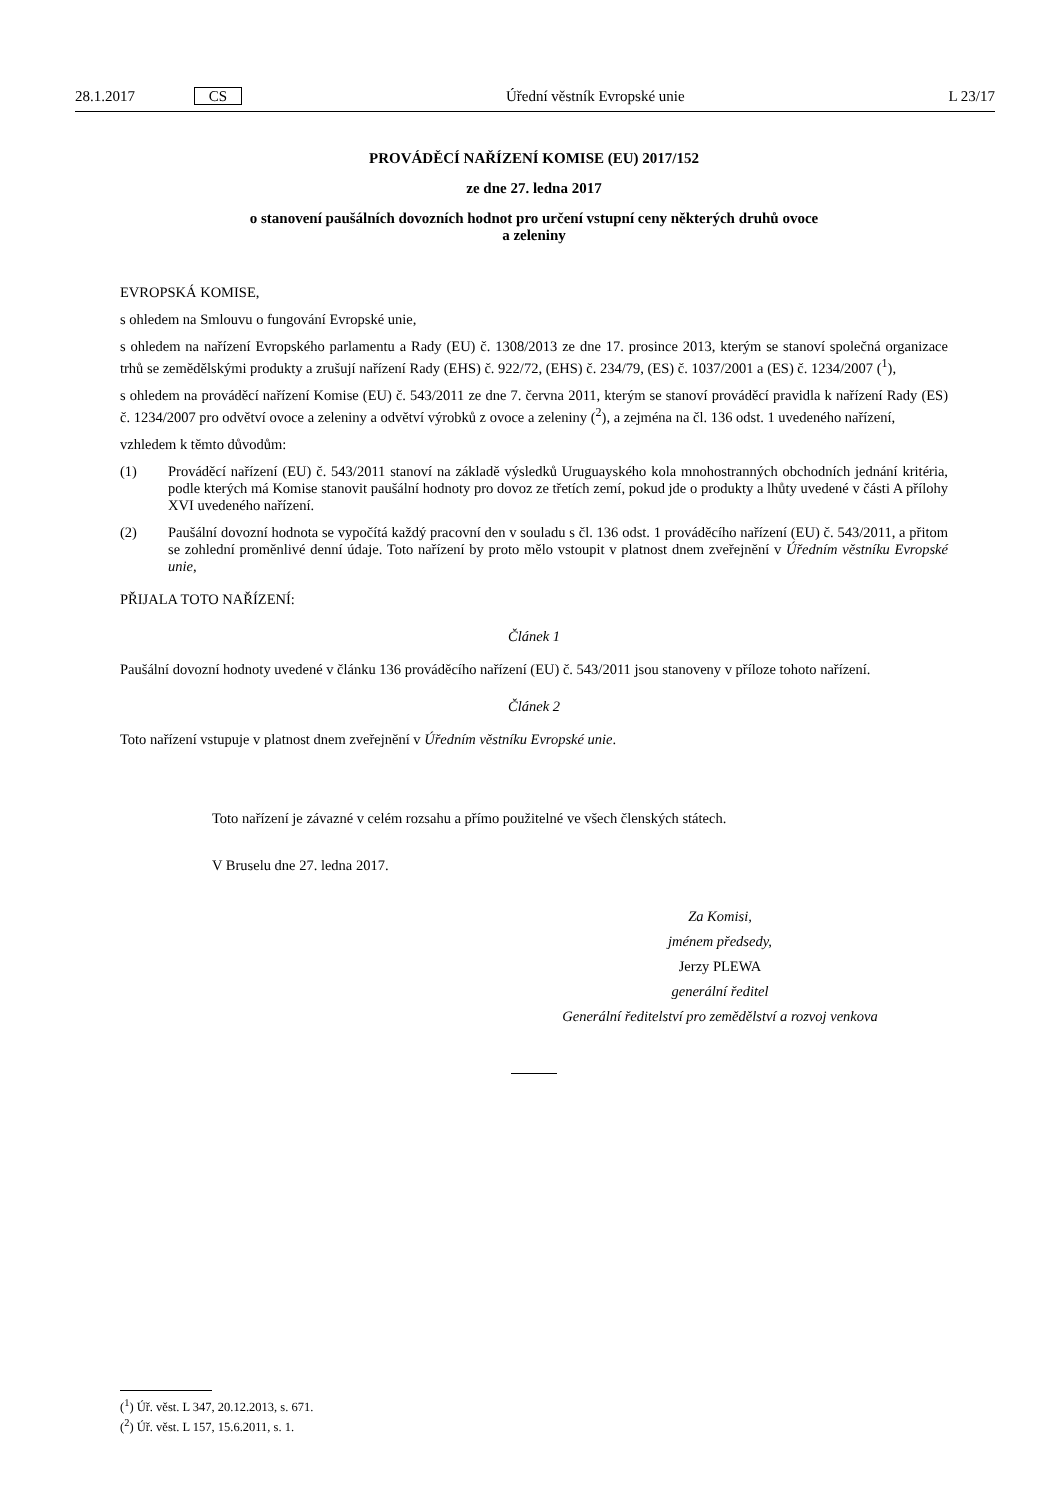28.1.2017 CS Úřední věstník Evropské unie L 23/17
PROVÁDĚCÍ NAŘÍZENÍ KOMISE (EU) 2017/152
ze dne 27. ledna 2017
o stanovení paušálních dovozních hodnot pro určení vstupní ceny některých druhů ovoce
a zeleniny
EVROPSKÁ KOMISE,
s ohledem na Smlouvu o fungování Evropské unie,
s ohledem na nařízení Evropského parlamentu a Rady (EU) č. 1308/2013 ze dne 17. prosince 2013, kterým se stanoví společná organizace trhů se zemědělskými produkty a zrušují nařízení Rady (EHS) č. 922/72, (EHS) č. 234/79, (ES) č. 1037/2001 a (ES) č. 1234/2007 (<sup>1</sup>),
s ohledem na prováděcí nařízení Komise (EU) č. 543/2011 ze dne 7. června 2011, kterým se stanoví prováděcí pravidla k nařízení Rady (ES) č. 1234/2007 pro odvětví ovoce a zeleniny a odvětví výrobků z ovoce a zeleniny (<sup>2</sup>), a zejména na čl. 136 odst. 1 uvedeného nařízení,
vzhledem k těmto důvodům:
(1) Prováděcí nařízení (EU) č. 543/2011 stanoví na základě výsledků Uruguayského kola mnohostranných obchodních jednání kritéria, podle kterých má Komise stanovit paušální hodnoty pro dovoz ze třetích zemí, pokud jde o produkty a lhůty uvedené v části A přílohy XVI uvedeného nařízení.
(2) Paušální dovozní hodnota se vypočítá každý pracovní den v souladu s čl. 136 odst. 1 prováděcího nařízení (EU) č. 543/2011, a přitom se zohlední proměnlivé denní údaje. Toto nařízení by proto mělo vstoupit v platnost dnem zveřejnění v Úředním věstníku Evropské unie,
PŘIJALA TOTO NAŘÍZENÍ:
Článek 1
Paušální dovozní hodnoty uvedené v článku 136 prováděcího nařízení (EU) č. 543/2011 jsou stanoveny v příloze tohoto nařízení.
Článek 2
Toto nařízení vstupuje v platnost dnem zveřejnění v Úředním věstníku Evropské unie.
Toto nařízení je závazné v celém rozsahu a přímo použitelné ve všech členských státech.
V Bruselu dne 27. ledna 2017.
Za Komisi,
jménem předsedy,
Jerzy PLEWA
generální ředitel
Generální ředitelství pro zemědělství a rozvoj venkova
(<sup>1</sup>) Úř. věst. L 347, 20.12.2013, s. 671.
(<sup>2</sup>) Úř. věst. L 157, 15.6.2011, s. 1.